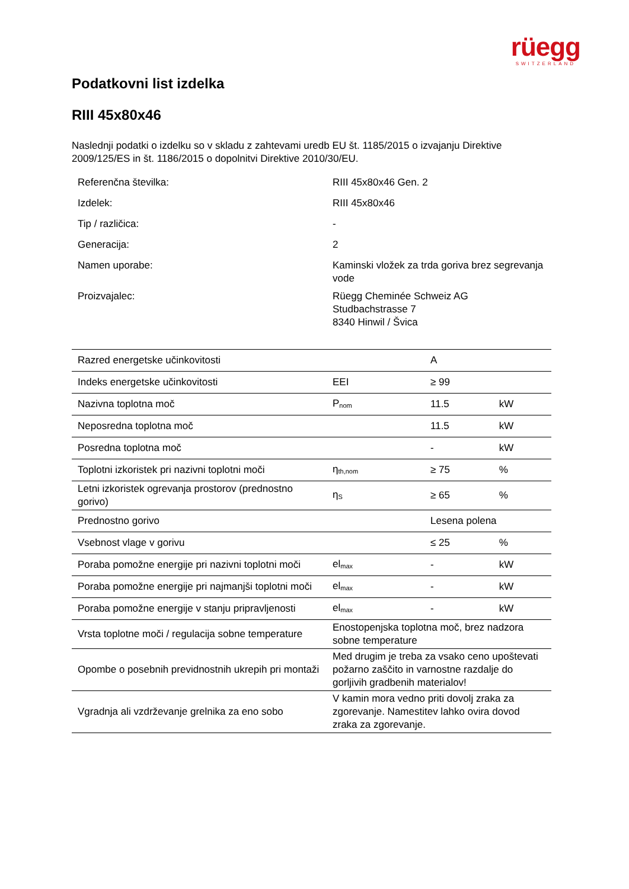rüegg
SWITZERLAND
Podatkovni list izdelka
RIII 45x80x46
Naslednji podatki o izdelku so v skladu z zahtevami uredb EU št. 1185/2015 o izvajanju Direktive 2009/125/ES in št. 1186/2015 o dopolnitvi Direktive 2010/30/EU.
| Referenčna številka: | RIII 45x80x46 Gen. 2 |
| Izdelek: | RIII 45x80x46 |
| Tip / različica: | - |
| Generacija: | 2 |
| Namen uporabe: | Kaminski vložek za trda goriva brez segrevanja vode |
| Proizvajalec: | Rüegg Cheminée Schweiz AG Studbachstrasse 7 8340 Hinwil / Švica |
| Razred energetske učinkovitosti | | A | |
| Indeks energetske učinkovitosti | EEI | ≥ 99 | |
| Nazivna toplotna moč | P<sub>nom</sub> | 11.5 | kW |
| Neposredna toplotna moč | | 11.5 | kW |
| Posredna toplotna moč | | - | kW |
| Toplotni izkoristek pri nazivni toplotni moči | η<sub>th,nom</sub> | ≥ 75 | % |
| Letni izkoristek ogrevanja prostorov (prednostno gorivo) | η<sub>S</sub> | ≥ 65 | % |
| Prednostno gorivo | | Lesena polena | |
| Vsebnost vlage v gorivu | | ≤ 25 | % |
| Poraba pomožne energije pri nazivni toplotni moči | el<sub>max</sub> | - | kW |
| Poraba pomožne energije pri najmanjši toplotni moči | el<sub>max</sub> | - | kW |
| Poraba pomožne energije v stanju pripravljenosti | el<sub>max</sub> | - | kW |
| Vrsta toplotne moči / regulacija sobne temperature | Enostopenjska toplotna moč, brez nadzora sobne temperature | | |
| Opombe o posebnih previdnostnih ukrepih pri montaži | Med drugim je treba za vsako ceno upoštevati požarno zaščito in varnostne razdalje do gorljivih gradbenih materialov! | | |
| Vgradnja ali vzdrževanje grelnika za eno sobo | V kamin mora vedno priti dovolj zraka za zgorevanje. Namestitev lahko ovira dovod zraka za zgorevanje. | | |